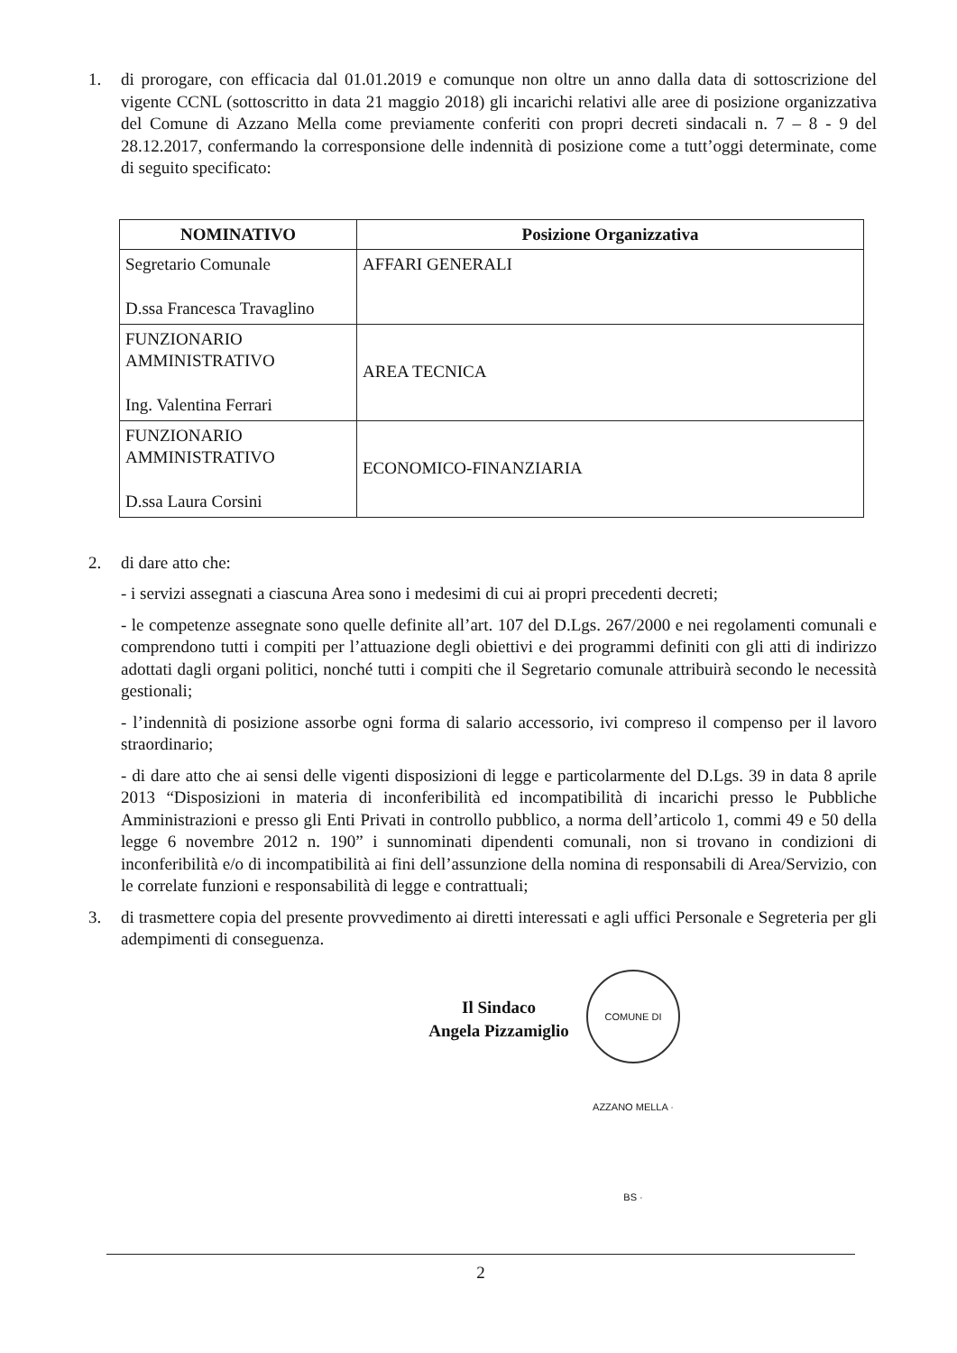1. di prorogare, con efficacia dal 01.01.2019 e comunque non oltre un anno dalla data di sottoscrizione del vigente CCNL (sottoscritto in data 21 maggio 2018) gli incarichi relativi alle aree di posizione organizzativa del Comune di Azzano Mella come previamente conferiti con propri decreti sindacali n. 7 – 8 - 9 del 28.12.2017, confermando la corresponsione delle indennità di posizione come a tutt’oggi determinate, come di seguito specificato:
| NOMINATIVO | Posizione Organizzativa |
| --- | --- |
| Segretario Comunale D.ssa Francesca Travaglino | AFFARI GENERALI |
| FUNZIONARIO AMMINISTRATIVO Ing. Valentina Ferrari | AREA TECNICA |
| FUNZIONARIO AMMINISTRATIVO D.ssa Laura Corsini | ECONOMICO-FINANZIARIA |
2. di dare atto che:
- i servizi assegnati a ciascuna Area sono i medesimi di cui ai propri precedenti decreti;
- le competenze assegnate sono quelle definite all’art. 107 del D.Lgs. 267/2000 e nei regolamenti comunali e comprendono tutti i compiti per l’attuazione degli obiettivi e dei programmi definiti con gli atti di indirizzo adottati dagli organi politici, nonché tutti i compiti che il Segretario comunale attribuirà secondo le necessità gestionali;
- l’indennità di posizione assorbe ogni forma di salario accessorio, ivi compreso il compenso per il lavoro straordinario;
- di dare atto che ai sensi delle vigenti disposizioni di legge e particolarmente del D.Lgs. 39 in data 8 aprile 2013 “Disposizioni in materia di inconferibilità ed incompatibilità di incarichi presso le Pubbliche Amministrazioni e presso gli Enti Privati in controllo pubblico, a norma dell’articolo 1, commi 49 e 50 della legge 6 novembre 2012 n. 190” i sunnominati dipendenti comunali, non si trovano in condizioni di inconferibilità e/o di incompatibilità ai fini dell’assunzione della nomina di responsabili di Area/Servizio, con le correlate funzioni e responsabilità di legge e contrattuali;
3. di trasmettere copia del presente provvedimento ai diretti interessati e agli uffici Personale e Segreteria per gli adempimenti di conseguenza.
Il Sindaco
Angela Pizzamiglio
COMUNE DI AZZANO MELLA · BS ·
2